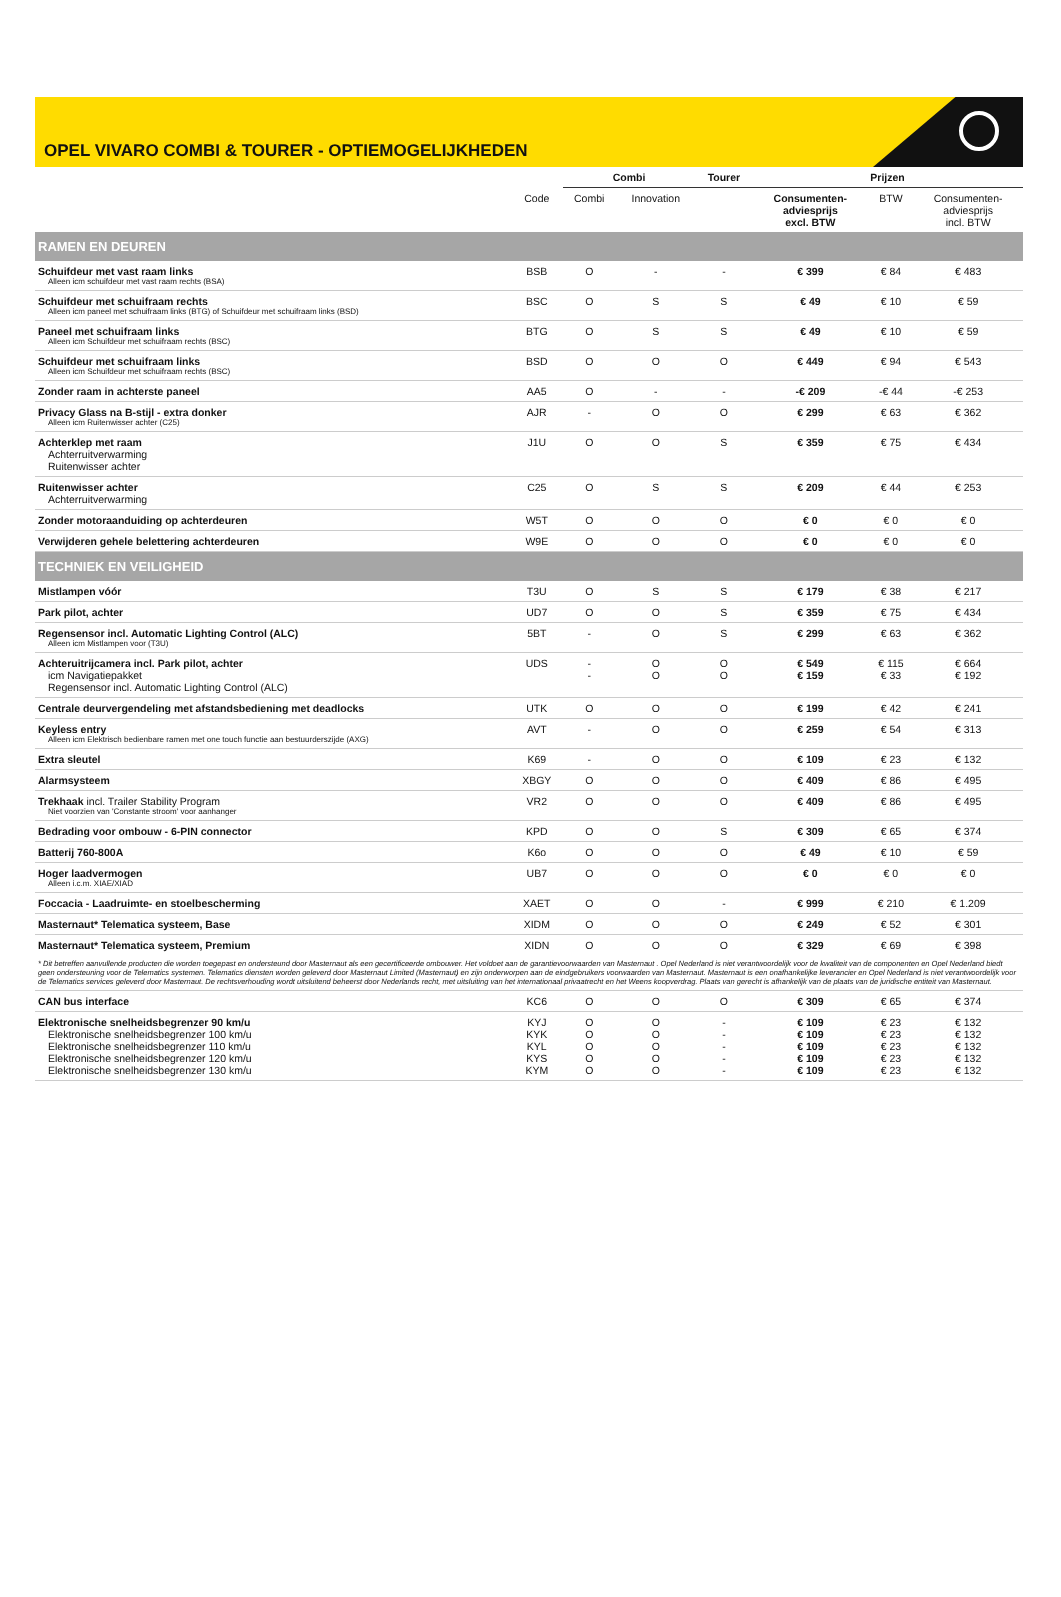OPEL VIVARO COMBI & TOURER - OPTIEMOGELIJKHEDEN
| | | Combi | | Tourer | Prijzen | | |
| --- | --- | --- | --- | --- | --- | --- | --- |
| | Code | Combi | Innovation | | Consumenten- adviesprijs excl. BTW | BTW | Consumenten- adviesprijs incl. BTW |
| RAMEN EN DEUREN | | | | | | | |
| Schuifdeur met vast raam links Alleen icm schuifdeur met vast raam rechts (BSA) | BSB | O | - | - | € 399 | € 84 | € 483 |
| Schuifdeur met schuifraam rechts Alleen icm paneel met schuifraam links (BTG) of Schuifdeur met schuifraam links (BSD) | BSC | O | S | S | € 49 | € 10 | € 59 |
| Paneel met schuifraam links Alleen icm Schuifdeur met schuifraam rechts (BSC) | BTG | O | S | S | € 49 | € 10 | € 59 |
| Schuifdeur met schuifraam links Alleen icm Schuifdeur met schuifraam rechts (BSC) | BSD | O | O | O | € 449 | € 94 | € 543 |
| Zonder raam in achterste paneel | AA5 | O | - | - | -€ 209 | -€ 44 | -€ 253 |
| Privacy Glass na B-stijl - extra donker Alleen icm Ruitenwisser achter (C25) | AJR | - | O | O | € 299 | € 63 | € 362 |
| Achterklep met raam Achterruitverwarming Ruitenwisser achter | J1U | O | O | S | € 359 | € 75 | € 434 |
| Ruitenwisser achter Achterruitverwarming | C25 | O | S | S | € 209 | € 44 | € 253 |
| Zonder motoraanduiding op achterdeuren | W5T | O | O | O | € 0 | € 0 | € 0 |
| Verwijderen gehele belettering achterdeuren | W9E | O | O | O | € 0 | € 0 | € 0 |
| TECHNIEK EN VEILIGHEID | | | | | | | |
| Mistlampen vóór | T3U | O | S | S | € 179 | € 38 | € 217 |
| Park pilot, achter | UD7 | O | O | S | € 359 | € 75 | € 434 |
| Regensensor incl. Automatic Lighting Control (ALC) Alleen icm Mistlampen voor (T3U) | 5BT | - | O | S | € 299 | € 63 | € 362 |
| Achteruitrijcamera incl. Park pilot, achter icm Navigatiepakket Regensensor incl. Automatic Lighting Control (ALC) | UDS | - - | O O | O O | € 549 € 159 | € 115 € 33 | € 664 € 192 |
| Centrale deurvergendeling met afstandsbediening met deadlocks | UTK | O | O | O | € 199 | € 42 | € 241 |
| Keyless entry Alleen icm Elektrisch bedienbare ramen met one touch functie aan bestuurderszijde (AXG) | AVT | - | O | O | € 259 | € 54 | € 313 |
| Extra sleutel | K69 | - | O | O | € 109 | € 23 | € 132 |
| Alarmsysteem | XBGY | O | O | O | € 409 | € 86 | € 495 |
| Trekhaak incl. Trailer Stability Program Niet voorzien van 'Constante stroom' voor aanhanger | VR2 | O | O | O | € 409 | € 86 | € 495 |
| Bedrading voor ombouw - 6-PIN connector | KPD | O | O | S | € 309 | € 65 | € 374 |
| Batterij 760-800A | K6o | O | O | O | € 49 | € 10 | € 59 |
| Hoger laadvermogen Alleen i.c.m. XIAE/XIAD | UB7 | O | O | O | € 0 | € 0 | € 0 |
| Foccacia - Laadruimte- en stoelbescherming | XAET | O | O | - | € 999 | € 210 | € 1.209 |
| Masternaut* Telematica systeem, Base | XIDM | O | O | O | € 249 | € 52 | € 301 |
| Masternaut* Telematica systeem, Premium | XIDN | O | O | O | € 329 | € 69 | € 398 |
| * Dit betreffen aanvullende producten die worden toegepast en ondersteund door Masternaut als een gecertificeerde ombouwer. Het voldoet aan de garantievoorwaarden van Masternaut . Opel Nederland is niet verantwoordelijk voor de kwaliteit van de componenten en Opel Nederland biedt geen ondersteuning voor de Telematics systemen. Telematics diensten worden geleverd door Masternaut Limited (Masternaut) en zijn onderworpen aan de eindgebruikers voorwaarden van Masternaut. Masternaut is een onafhankelijke leverancier en Opel Nederland is niet verantwoordelijk voor de Telematics services geleverd door Masternaut. De rechtsverhouding wordt uitsluitend beheerst door Nederlands recht, met uitsluiting van het internationaal privaatrecht en het Weens koopverdrag. Plaats van gerecht is afhankelijk van de plaats van de juridische entiteit van Masternaut. | | | | | | | |
| CAN bus interface | KC6 | O | O | O | € 309 | € 65 | € 374 |
| Elektronische snelheidsbegrenzer 90 km/u Elektronische snelheidsbegrenzer 100 km/u Elektronische snelheidsbegrenzer 110 km/u Elektronische snelheidsbegrenzer 120 km/u Elektronische snelheidsbegrenzer 130 km/u | KYJ KYK KYL KYS KYM | O O O O O | O O O O O | - - - - - | € 109 € 109 € 109 € 109 € 109 | € 23 € 23 € 23 € 23 € 23 | € 132 € 132 € 132 € 132 € 132 |